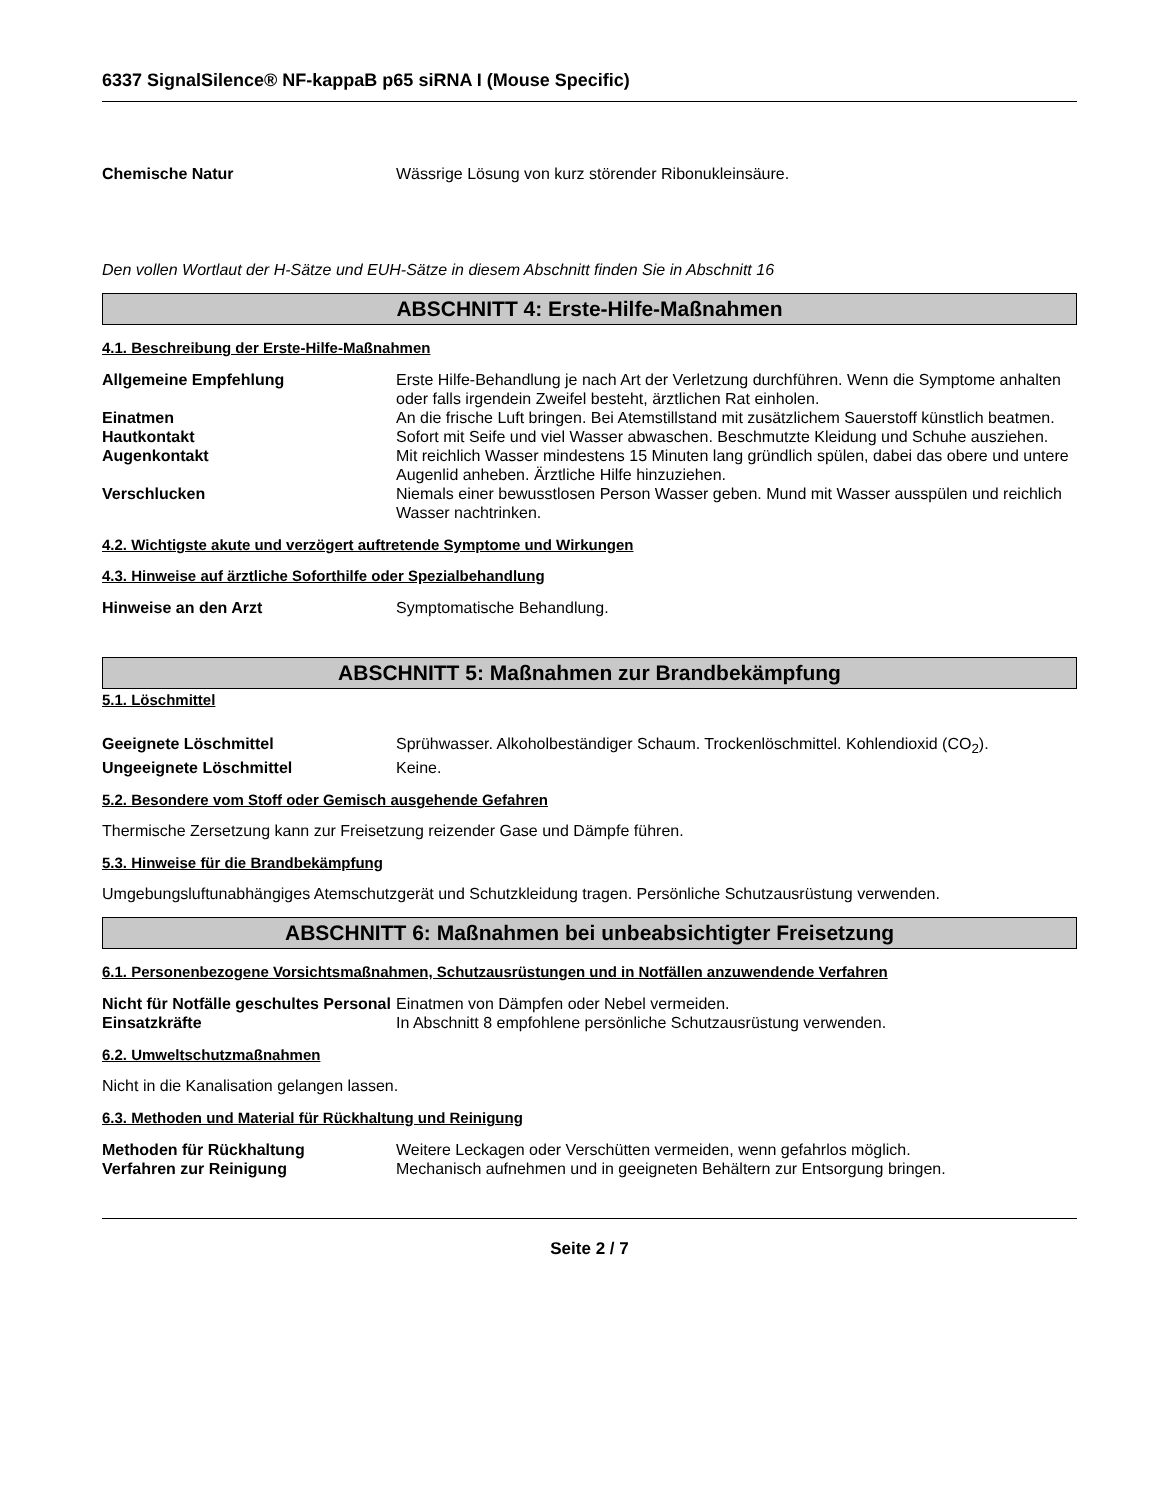6337 SignalSilence® NF-kappaB p65 siRNA I (Mouse Specific)
Chemische Natur Wässrige Lösung von kurz störender Ribonukleinsäure.
Den vollen Wortlaut der H-Sätze und EUH-Sätze in diesem Abschnitt finden Sie in Abschnitt 16
ABSCHNITT 4: Erste-Hilfe-Maßnahmen
4.1. Beschreibung der Erste-Hilfe-Maßnahmen
Allgemeine Empfehlung Erste Hilfe-Behandlung je nach Art der Verletzung durchführen. Wenn die Symptome anhalten oder falls irgendein Zweifel besteht, ärztlichen Rat einholen.
Einatmen An die frische Luft bringen. Bei Atemstillstand mit zusätzlichem Sauerstoff künstlich beatmen.
Hautkontakt Sofort mit Seife und viel Wasser abwaschen. Beschmutzte Kleidung und Schuhe ausziehen.
Augenkontakt Mit reichlich Wasser mindestens 15 Minuten lang gründlich spülen, dabei das obere und untere Augenlid anheben. Ärztliche Hilfe hinzuziehen.
Verschlucken Niemals einer bewusstlosen Person Wasser geben. Mund mit Wasser ausspülen und reichlich Wasser nachtrinken.
4.2. Wichtigste akute und verzögert auftretende Symptome und Wirkungen
4.3. Hinweise auf ärztliche Soforthilfe oder Spezialbehandlung
Hinweise an den Arzt Symptomatische Behandlung.
ABSCHNITT 5: Maßnahmen zur Brandbekämpfung
5.1. Löschmittel
Geeignete Löschmittel Sprühwasser. Alkoholbeständiger Schaum. Trockenlöschmittel. Kohlendioxid (CO<sub>2</sub>).
Ungeeignete Löschmittel Keine.
5.2. Besondere vom Stoff oder Gemisch ausgehende Gefahren
Thermische Zersetzung kann zur Freisetzung reizender Gase und Dämpfe führen.
5.3. Hinweise für die Brandbekämpfung
Umgebungsluftunabhängiges Atemschutzgerät und Schutzkleidung tragen. Persönliche Schutzausrüstung verwenden.
ABSCHNITT 6: Maßnahmen bei unbeabsichtigter Freisetzung
6.1. Personenbezogene Vorsichtsmaßnahmen, Schutzausrüstungen und in Notfällen anzuwendende Verfahren
Nicht für Notfälle geschultes Personal
Einatmen von Dämpfen oder Nebel vermeiden.
Einsatzkräfte In Abschnitt 8 empfohlene persönliche Schutzausrüstung verwenden.
6.2. Umweltschutzmaßnahmen
Nicht in die Kanalisation gelangen lassen.
6.3. Methoden und Material für Rückhaltung und Reinigung
Methoden für Rückhaltung Weitere Leckagen oder Verschütten vermeiden, wenn gefahrlos möglich.
Verfahren zur Reinigung Mechanisch aufnehmen und in geeigneten Behältern zur Entsorgung bringen.
Seite 2 / 7